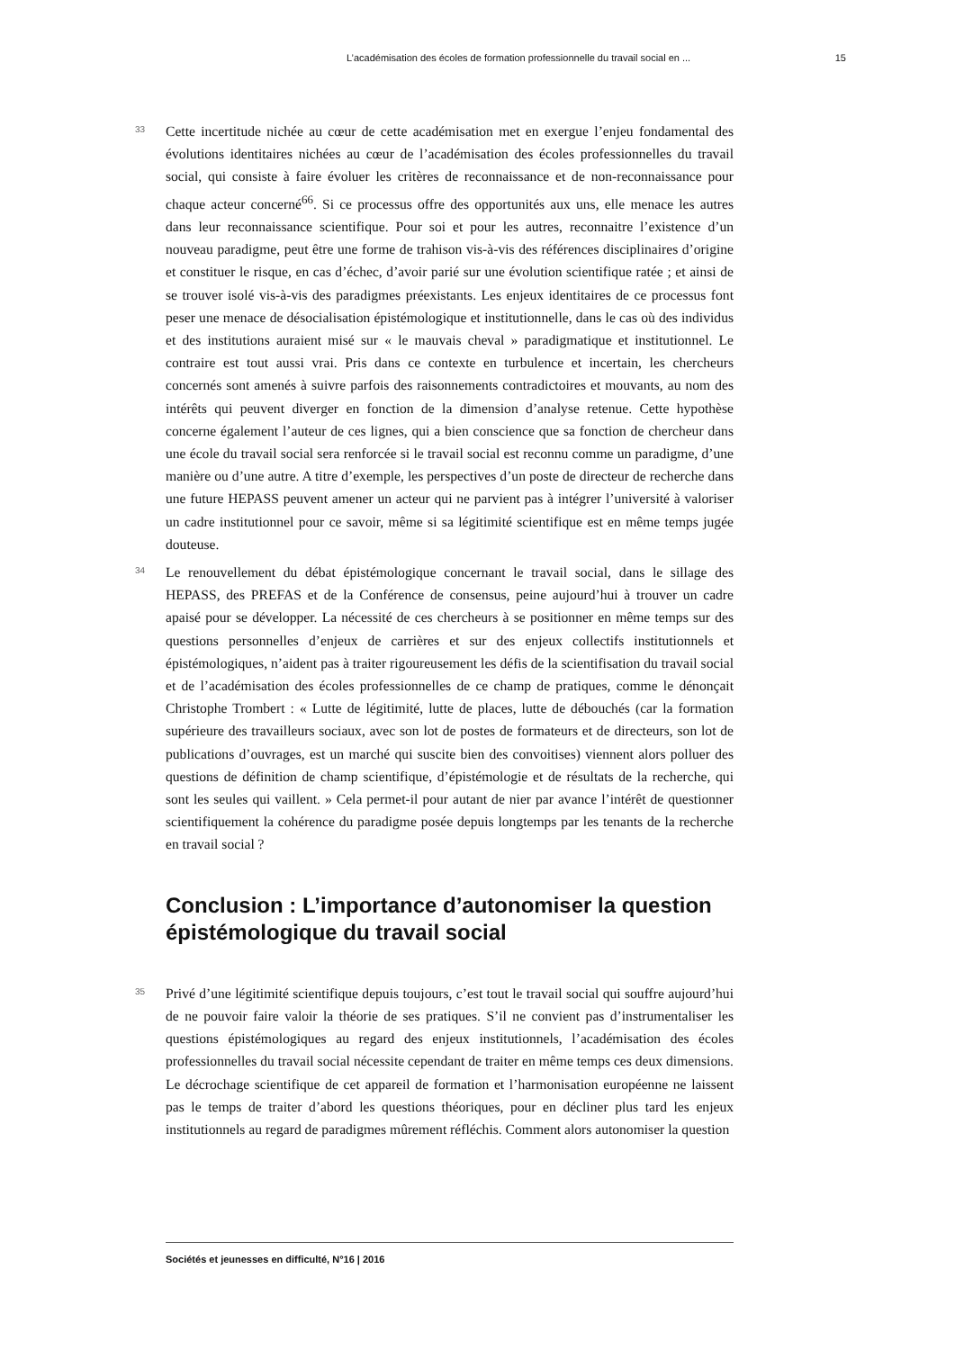L’académisation des écoles de formation professionnelle du travail social en ... 15
33
Cette incertitude nichée au cœur de cette académisation met en exergue l’enjeu fondamental des évolutions identitaires nichées au cœur de l’académisation des écoles professionnelles du travail social, qui consiste à faire évoluer les critères de reconnaissance et de non-reconnaissance pour chaque acteur concerné<sup>66</sup>. Si ce processus offre des opportunités aux uns, elle menace les autres dans leur reconnaissance scientifique. Pour soi et pour les autres, reconnaitre l’existence d’un nouveau paradigme, peut être une forme de trahison vis-à-vis des références disciplinaires d’origine et constituer le risque, en cas d’échec, d’avoir parié sur une évolution scientifique ratée ; et ainsi de se trouver isolé vis-à-vis des paradigmes préexistants. Les enjeux identitaires de ce processus font peser une menace de désocialisation épistémologique et institutionnelle, dans le cas où des individus et des institutions auraient misé sur « le mauvais cheval » paradigmatique et institutionnel. Le contraire est tout aussi vrai. Pris dans ce contexte en turbulence et incertain, les chercheurs concernés sont amenés à suivre parfois des raisonnements contradictoires et mouvants, au nom des intérêts qui peuvent diverger en fonction de la dimension d’analyse retenue. Cette hypothèse concerne également l’auteur de ces lignes, qui a bien conscience que sa fonction de chercheur dans une école du travail social sera renforcée si le travail social est reconnu comme un paradigme, d’une manière ou d’une autre. A titre d’exemple, les perspectives d’un poste de directeur de recherche dans une future HEPASS peuvent amener un acteur qui ne parvient pas à intégrer l’université à valoriser un cadre institutionnel pour ce savoir, même si sa légitimité scientifique est en même temps jugée douteuse.
34
Le renouvellement du débat épistémologique concernant le travail social, dans le sillage des HEPASS, des PREFAS et de la Conférence de consensus, peine aujourd’hui à trouver un cadre apaisé pour se développer. La nécessité de ces chercheurs à se positionner en même temps sur des questions personnelles d’enjeux de carrières et sur des enjeux collectifs institutionnels et épistémologiques, n’aident pas à traiter rigoureusement les défis de la scientifisation du travail social et de l’académisation des écoles professionnelles de ce champ de pratiques, comme le dénonçait Christophe Trombert : « Lutte de légitimité, lutte de places, lutte de débouchés (car la formation supérieure des travailleurs sociaux, avec son lot de postes de formateurs et de directeurs, son lot de publications d’ouvrages, est un marché qui suscite bien des convoitises) viennent alors polluer des questions de définition de champ scientifique, d’épistémologie et de résultats de la recherche, qui sont les seules qui vaillent. » Cela permet-il pour autant de nier par avance l’intérêt de questionner scientifiquement la cohérence du paradigme posée depuis longtemps par les tenants de la recherche en travail social ?
Conclusion : L’importance d’autonomiser la question épistémologique du travail social
35
Privé d’une légitimité scientifique depuis toujours, c’est tout le travail social qui souffre aujourd’hui de ne pouvoir faire valoir la théorie de ses pratiques. S’il ne convient pas d’instrumentaliser les questions épistémologiques au regard des enjeux institutionnels, l’académisation des écoles professionnelles du travail social nécessite cependant de traiter en même temps ces deux dimensions. Le décrochage scientifique de cet appareil de formation et l’harmonisation européenne ne laissent pas le temps de traiter d’abord les questions théoriques, pour en décliner plus tard les enjeux institutionnels au regard de paradigmes mûrement réfléchis. Comment alors autonomiser la question
Sociétés et jeunesses en difficulté, N°16 | 2016